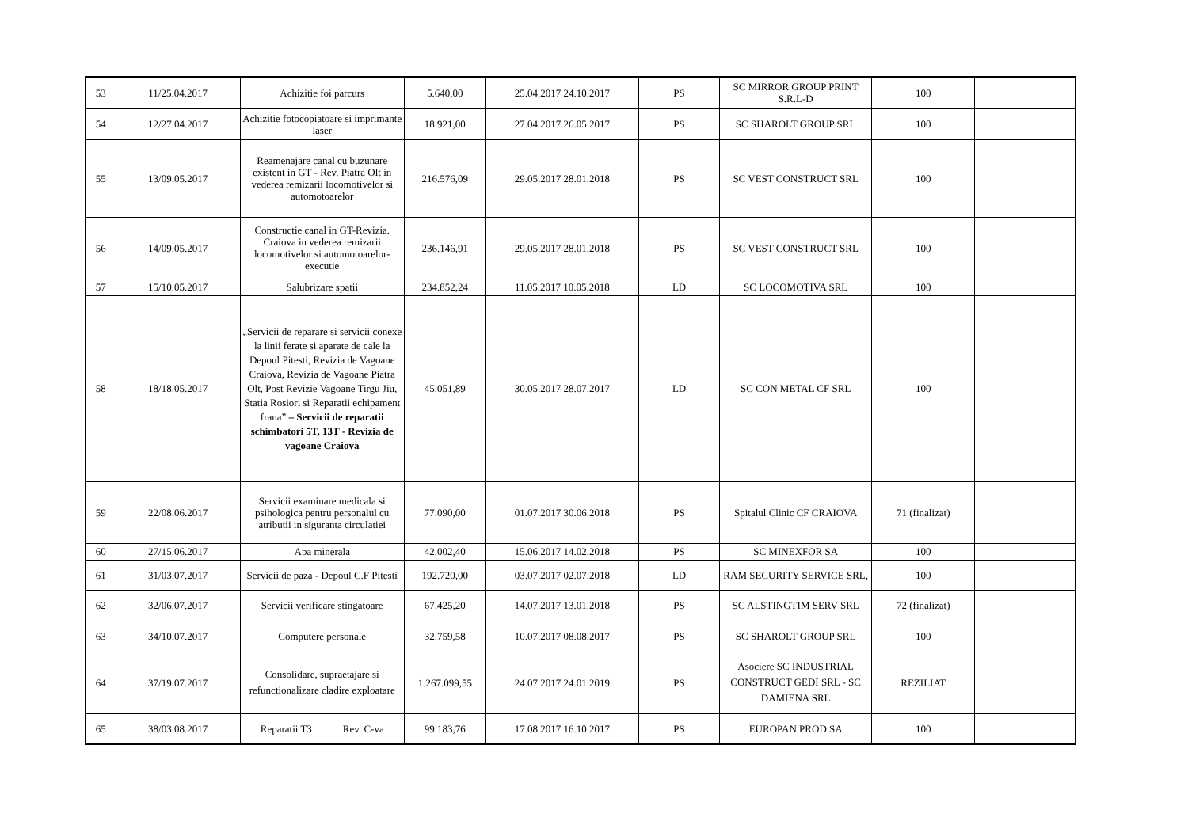| 53 | 11/25.04.2017 | Achizitie foi parcurs | 5.640,00 | 25.04.2017 24.10.2017 | PS | SC MIRROR GROUP PRINT S.R.L-D | 100 | |
| 54 | 12/27.04.2017 | Achizitie fotocopiatoare si imprimante laser | 18.921,00 | 27.04.2017 26.05.2017 | PS | SC SHAROLT GROUP SRL | 100 | |
| 55 | 13/09.05.2017 | Reamenajare canal cu buzunare existent in GT - Rev. Piatra Olt in vederea remizarii locomotivelor si automotoarelor | 216.576,09 | 29.05.2017 28.01.2018 | PS | SC VEST CONSTRUCT SRL | 100 | |
| 56 | 14/09.05.2017 | Constructie canal in GT-Revizia. Craiova in vederea remizarii locomotivelor si automotoarelor-executie | 236.146,91 | 29.05.2017 28.01.2018 | PS | SC VEST CONSTRUCT SRL | 100 | |
| 57 | 15/10.05.2017 | Salubrizare spatii | 234.852,24 | 11.05.2017 10.05.2018 | LD | SC LOCOMOTIVA SRL | 100 | |
| 58 | 18/18.05.2017 | „Servicii de reparare si servicii conexe la linii ferate si aparate de cale la Depoul Pitesti, Revizia de Vagoane Craiova, Revizia de Vagoane Piatra Olt, Post Revizie Vagoane Tirgu Jiu, Statia Rosiori si Reparatii echipament frana” – Servicii de reparatii schimbatori 5T, 13T - Revizia de vagoane Craiova | 45.051,89 | 30.05.2017 28.07.2017 | LD | SC CON METAL CF SRL | 100 | |
| 59 | 22/08.06.2017 | Servicii examinare medicala si psihologica pentru personalul cu atributii in siguranta circulatiei | 77.090,00 | 01.07.2017 30.06.2018 | PS | Spitalul Clinic CF CRAIOVA | 71 (finalizat) | |
| 60 | 27/15.06.2017 | Apa minerala | 42.002,40 | 15.06.2017 14.02.2018 | PS | SC MINEXFOR SA | 100 | |
| 61 | 31/03.07.2017 | Servicii de paza - Depoul C.F Pitesti | 192.720,00 | 03.07.2017 02.07.2018 | LD | RAM SECURITY SERVICE SRL, | 100 | |
| 62 | 32/06.07.2017 | Servicii verificare stingatoare | 67.425,20 | 14.07.2017 13.01.2018 | PS | SC ALSTINGTIM SERV SRL | 72 (finalizat) | |
| 63 | 34/10.07.2017 | Computere personale | 32.759,58 | 10.07.2017 08.08.2017 | PS | SC SHAROLT GROUP SRL | 100 | |
| 64 | 37/19.07.2017 | Consolidare, supraetajare si refunctionalizare cladire exploatare | 1.267.099,55 | 24.07.2017 24.01.2019 | PS | Asociere SC INDUSTRIAL CONSTRUCT GEDI SRL - SC DAMIENA SRL | REZILIAT | |
| 65 | 38/03.08.2017 | Reparatii T3 Rev. C-va | 99.183,76 | 17.08.2017 16.10.2017 | PS | EUROPAN PROD.SA | 100 | |